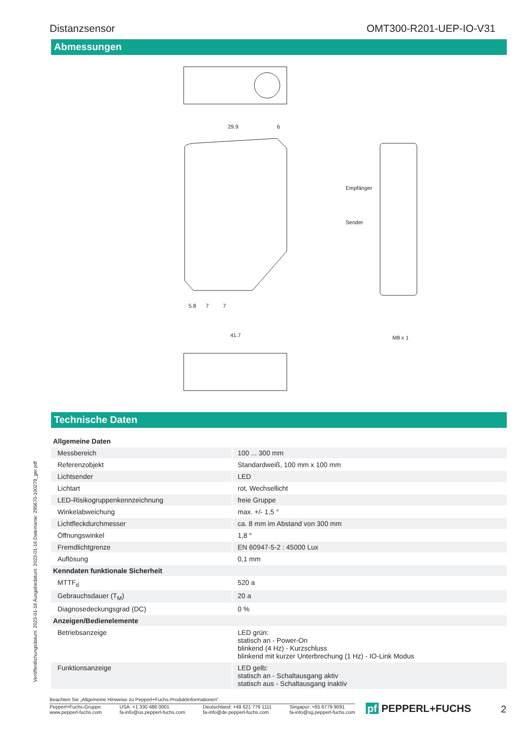Distanzsensor OMT300-R201-UEP-IO-V31
Abmessungen
29.9
6
41.7
Empfänger
Sender
M8 x 1
5.8
7
7
Technische Daten
| Allgemeine Daten | |
| Messbereich | 100 ... 300 mm |
| Referenzobjekt | Standardweiß, 100 mm x 100 mm |
| Lichtsender | LED |
| Lichtart | rot, Wechsellicht |
| LED-Risikogruppenkennzeichnung | freie Gruppe |
| Winkelabweichung | max. +/- 1,5 ° |
| Lichtfleckdurchmesser | ca. 8 mm im Abstand von 300 mm |
| Öffnungswinkel | 1,8 ° |
| Fremdlichtgrenze | EN 60947-5-2 : 45000 Lux |
| Auflösung | 0,1 mm |
| Kenndaten funktionale Sicherheit | |
| MTTF<sub>d</sub> | 520 a |
| Gebrauchsdauer (T<sub>M</sub>) | 20 a |
| Diagnosedeckungsgrad (DC) | 0 % |
| Anzeigen/Bedienelemente | |
| Betriebsanzeige | LED grün: statisch an - Power-On blinkend (4 Hz) - Kurzschluss blinkend mit kurzer Unterbrechung (1 Hz) - IO-Link Modus |
| Funktionsanzeige | LED gelb: statisch an - Schaltausgang aktiv statisch aus - Schaltausgang inaktiv |
Veröffentlichungsdatum: 2023-01-16 Ausgabedatum: 2023-01-16 Dateiname: 295670-100279_ger.pdf
Beachten Sie „Allgemeine Hinweise zu Pepperl+Fuchs-Produktinformationen“.
Pepperl+Fuchs-Gruppe
www.pepperl-fuchs.com USA: +1 330 486 0001
fa-info@us.pepperl-fuchs.com Deutschland: +49 621 776 1111
fa-info@de.pepperl-fuchs.com Singapur: +65 6779 9091
fa-info@sg.pepperl-fuchs.com
pf PEPPERL+FUCHS 2